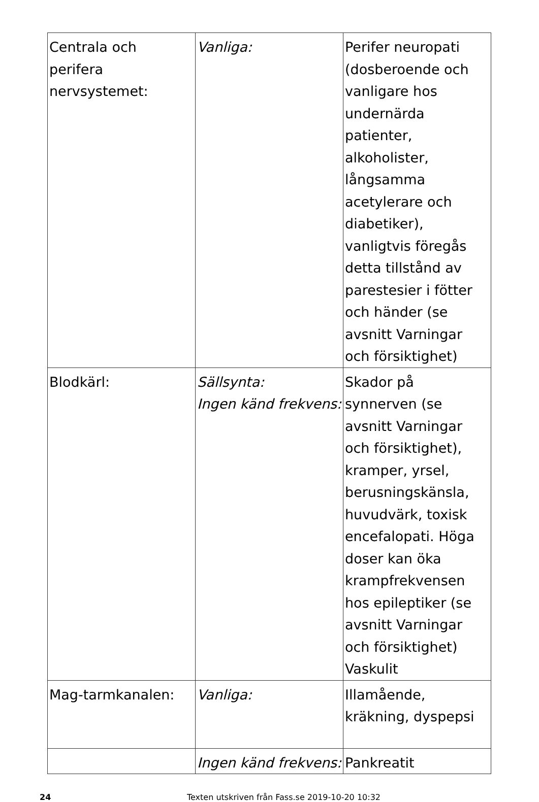| Centrala och perifera nervsystemet: | Vanliga: | Perifer neuropati (dosberoende och vanligare hos undernärda patienter, alkoholister, långsamma acetylerare och diabetiker), vanligtvis föregås detta tillstånd av parestesier i fötter och händer (se avsnitt Varningar och försiktighet) |
| Blodkärl: | Sällsynta: Ingen känd frekvens: | Skador på synnerven (se avsnitt Varningar och försiktighet), kramper, yrsel, berusningskänsla, huvudvärk, toxisk encefalopati. Höga doser kan öka krampfrekvensen hos epileptiker (se avsnitt Varningar och försiktighet) Vaskulit |
| Mag-tarmkanalen: | Vanliga: | Illamående, kräkning, dyspepsi |
| | Ingen känd frekvens: | Pankreatit |
24 Texten utskriven från Fass.se 2019-10-20 10:32